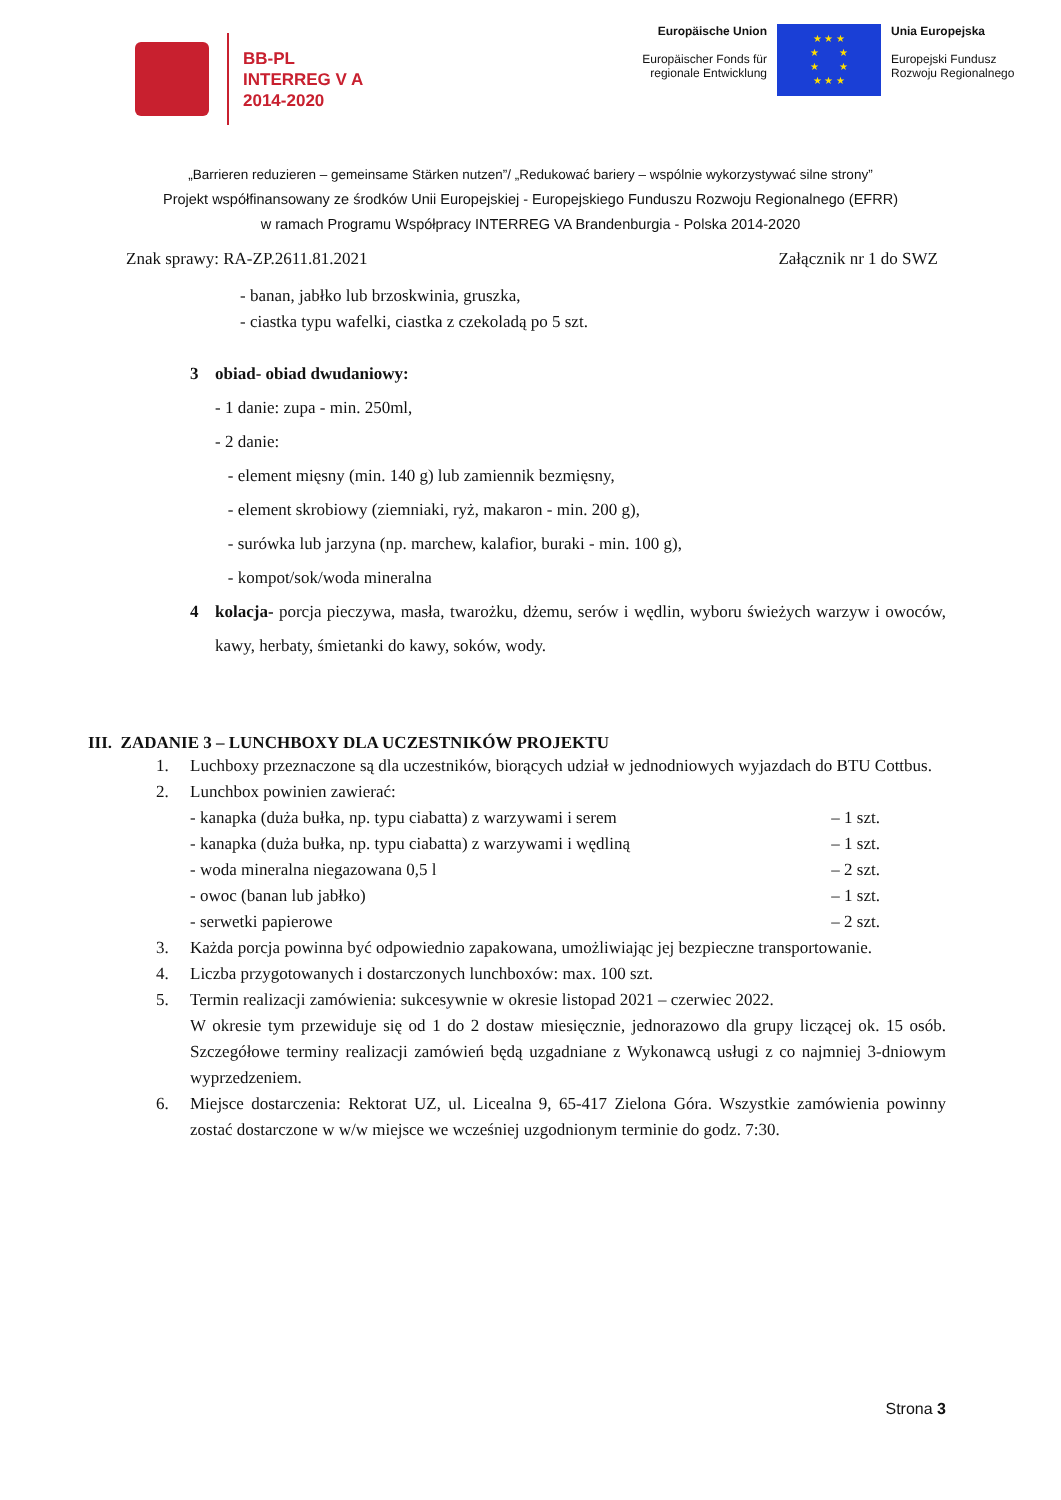BB-PL
INTERREG V A
2014-2020
Europäische Union
Europäischer Fonds für regionale Entwicklung
★ ★ ★
★ ★
★ ★
★ ★ ★
Unia Europejska
Europejski Fundusz Rozwoju Regionalnego
„Barrieren reduzieren – gemeinsame Stärken nutzen”/ „Redukować bariery – wspólnie wykorzystywać silne strony”
Projekt współfinansowany ze środków Unii Europejskiej - Europejskiego Funduszu Rozwoju Regionalnego (EFRR)
w ramach Programu Współpracy INTERREG VA Brandenburgia - Polska 2014-2020
Znak sprawy: RA-ZP.2611.81.2021 Załącznik nr 1 do SWZ
- banan, jabłko lub brzoskwinia, gruszka,
- ciastka typu wafelki, ciastka z czekoladą po 5 szt.
3 obiad- obiad dwudaniowy:
- 1 danie: zupa - min. 250ml,
- 2 danie:
- element mięsny (min. 140 g) lub zamiennik bezmięsny,
- element skrobiowy (ziemniaki, ryż, makaron - min. 200 g),
- surówka lub jarzyna (np. marchew, kalafior, buraki - min. 100 g),
- kompot/sok/woda mineralna
4 kolacja- porcja pieczywa, masła, twarożku, dżemu, serów i wędlin, wyboru świeżych warzyw i owoców, kawy, herbaty, śmietanki do kawy, soków, wody.
III. ZADANIE 3 – LUNCHBOXY DLA UCZESTNIKÓW PROJEKTU
1. Luchboxy przeznaczone są dla uczestników, biorących udział w jednodniowych wyjazdach do BTU Cottbus.
2. Lunchbox powinien zawierać:
- kanapka (duża bułka, np. typu ciabatta) z warzywami i serem – 1 szt.
- kanapka (duża bułka, np. typu ciabatta) z warzywami i wędliną – 1 szt.
- woda mineralna niegazowana 0,5 l – 2 szt.
- owoc (banan lub jabłko) – 1 szt.
- serwetki papierowe – 2 szt.
3. Każda porcja powinna być odpowiednio zapakowana, umożliwiając jej bezpieczne transportowanie.
4. Liczba przygotowanych i dostarczonych lunchboxów: max. 100 szt.
5. Termin realizacji zamówienia: sukcesywnie w okresie listopad 2021 – czerwiec 2022.
W okresie tym przewiduje się od 1 do 2 dostaw miesięcznie, jednorazowo dla grupy liczącej ok. 15 osób. Szczegółowe terminy realizacji zamówień będą uzgadniane z Wykonawcą usługi z co najmniej 3-dniowym wyprzedzeniem.
6. Miejsce dostarczenia: Rektorat UZ, ul. Licealna 9, 65-417 Zielona Góra. Wszystkie zamówienia powinny zostać dostarczone w w/w miejsce we wcześniej uzgodnionym terminie do godz. 7:30.
Strona 3